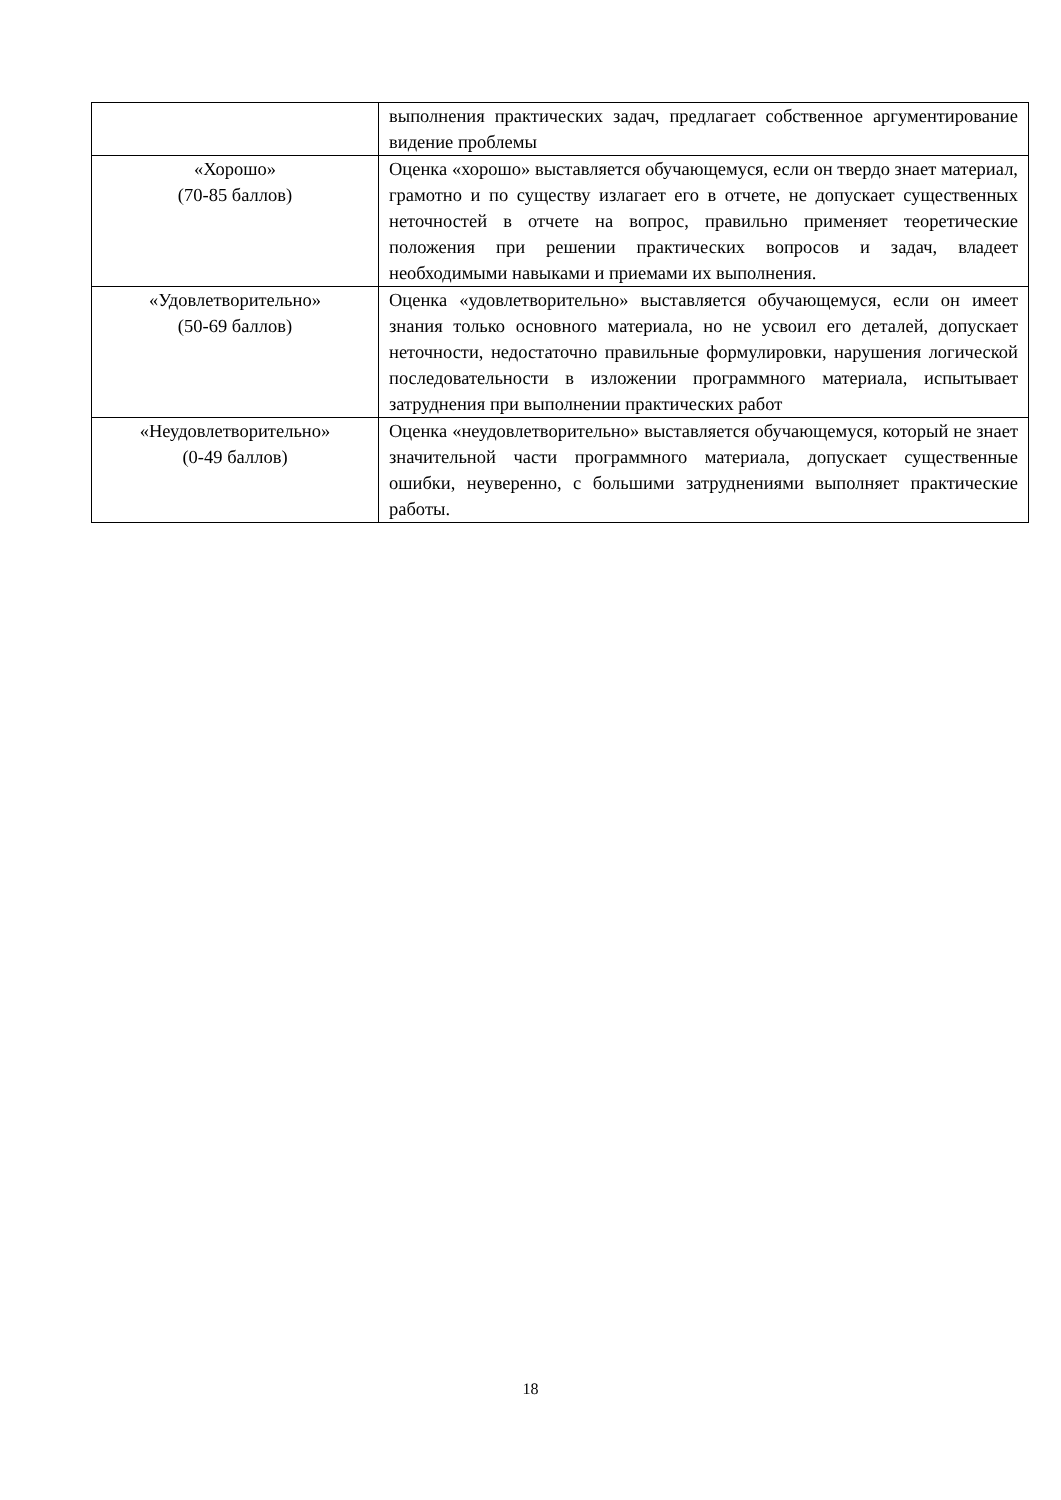| | выполнения практических задач, предлагает собственное аргументирование видение проблемы |
| «Хорошо» (70-85 баллов) | Оценка «хорошо» выставляется обучающемуся, если он твердо знает материал, грамотно и по существу излагает его в отчете, не допускает существенных неточностей в отчете на вопрос, правильно применяет теоретические положения при решении практических вопросов и задач, владеет необходимыми навыками и приемами их выполнения. |
| «Удовлетворительно» (50-69 баллов) | Оценка «удовлетворительно» выставляется обучающемуся, если он имеет знания только основного материала, но не усвоил его деталей, допускает неточности, недостаточно правильные формулировки, нарушения логической последовательности в изложении программного материала, испытывает затруднения при выполнении практических работ |
| «Неудовлетворительно» (0-49 баллов) | Оценка «неудовлетворительно» выставляется обучающемуся, который не знает значительной части программного материала, допускает существенные ошибки, неуверенно, с большими затруднениями выполняет практические работы. |
18